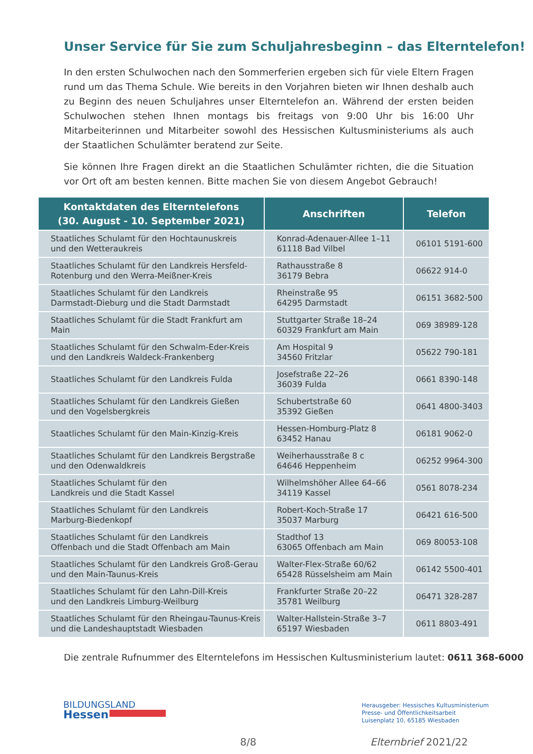Unser Service für Sie zum Schuljahresbeginn – das Elterntelefon!
In den ersten Schulwochen nach den Sommerferien ergeben sich für viele Eltern Fragen rund um das Thema Schule. Wie bereits in den Vorjahren bieten wir Ihnen deshalb auch zu Beginn des neuen Schuljahres unser Elterntelefon an. Während der ersten beiden Schulwochen stehen Ihnen montags bis freitags von 9:00 Uhr bis 16:00 Uhr Mitarbeiterinnen und Mitarbeiter sowohl des Hessischen Kultusministeriums als auch der Staatlichen Schulämter beratend zur Seite.
Sie können Ihre Fragen direkt an die Staatlichen Schulämter richten, die die Situation vor Ort oft am besten kennen. Bitte machen Sie von diesem Angebot Gebrauch!
| Kontaktdaten des Elterntelefons (30. August - 10. September 2021) | Anschriften | Telefon |
| --- | --- | --- |
| Staatliches Schulamt für den Hochtaunuskreis und den Wetteraukreis | Konrad-Adenauer-Allee 1–11 61118 Bad Vilbel | 06101 5191-600 |
| Staatliches Schulamt für den Landkreis Hersfeld- Rotenburg und den Werra-Meißner-Kreis | Rathausstraße 8 36179 Bebra | 06622 914-0 |
| Staatliches Schulamt für den Landkreis Darmstadt-Dieburg und die Stadt Darmstadt | Rheinstraße 95 64295 Darmstadt | 06151 3682-500 |
| Staatliches Schulamt für die Stadt Frankfurt am Main | Stuttgarter Straße 18–24 60329 Frankfurt am Main | 069 38989-128 |
| Staatliches Schulamt für den Schwalm-Eder-Kreis und den Landkreis Waldeck-Frankenberg | Am Hospital 9 34560 Fritzlar | 05622 790-181 |
| Staatliches Schulamt für den Landkreis Fulda | Josefstraße 22–26 36039 Fulda | 0661 8390-148 |
| Staatliches Schulamt für den Landkreis Gießen und den Vogelsbergkreis | Schubertstraße 60 35392 Gießen | 0641 4800-3403 |
| Staatliches Schulamt für den Main-Kinzig-Kreis | Hessen-Homburg-Platz 8 63452 Hanau | 06181 9062-0 |
| Staatliches Schulamt für den Landkreis Bergstraße und den Odenwaldkreis | Weiherhausstraße 8 c 64646 Heppenheim | 06252 9964-300 |
| Staatliches Schulamt für den Landkreis und die Stadt Kassel | Wilhelmshöher Allee 64–66 34119 Kassel | 0561 8078-234 |
| Staatliches Schulamt für den Landkreis Marburg-Biedenkopf | Robert-Koch-Straße 17 35037 Marburg | 06421 616-500 |
| Staatliches Schulamt für den Landkreis Offenbach und die Stadt Offenbach am Main | Stadthof 13 63065 Offenbach am Main | 069 80053-108 |
| Staatliches Schulamt für den Landkreis Groß-Gerau und den Main-Taunus-Kreis | Walter-Flex-Straße 60/62 65428 Rüsselsheim am Main | 06142 5500-401 |
| Staatliches Schulamt für den Lahn-Dill-Kreis und den Landkreis Limburg-Weilburg | Frankfurter Straße 20–22 35781 Weilburg | 06471 328-287 |
| Staatliches Schulamt für den Rheingau-Taunus-Kreis und die Landeshauptstadt Wiesbaden | Walter-Hallstein-Straße 3–7 65197 Wiesbaden | 0611 8803-491 |
Die zentrale Rufnummer des Elterntelefons im Hessischen Kultusministerium lautet: 0611 368-6000
BILDUNGSLAND
Hessen
Herausgeber: Hessisches Kultusministerium
Presse- und Öffentlichkeitsarbeit
Luisenplatz 10, 65185 Wiesbaden
8/8 Elternbrief 2021/22